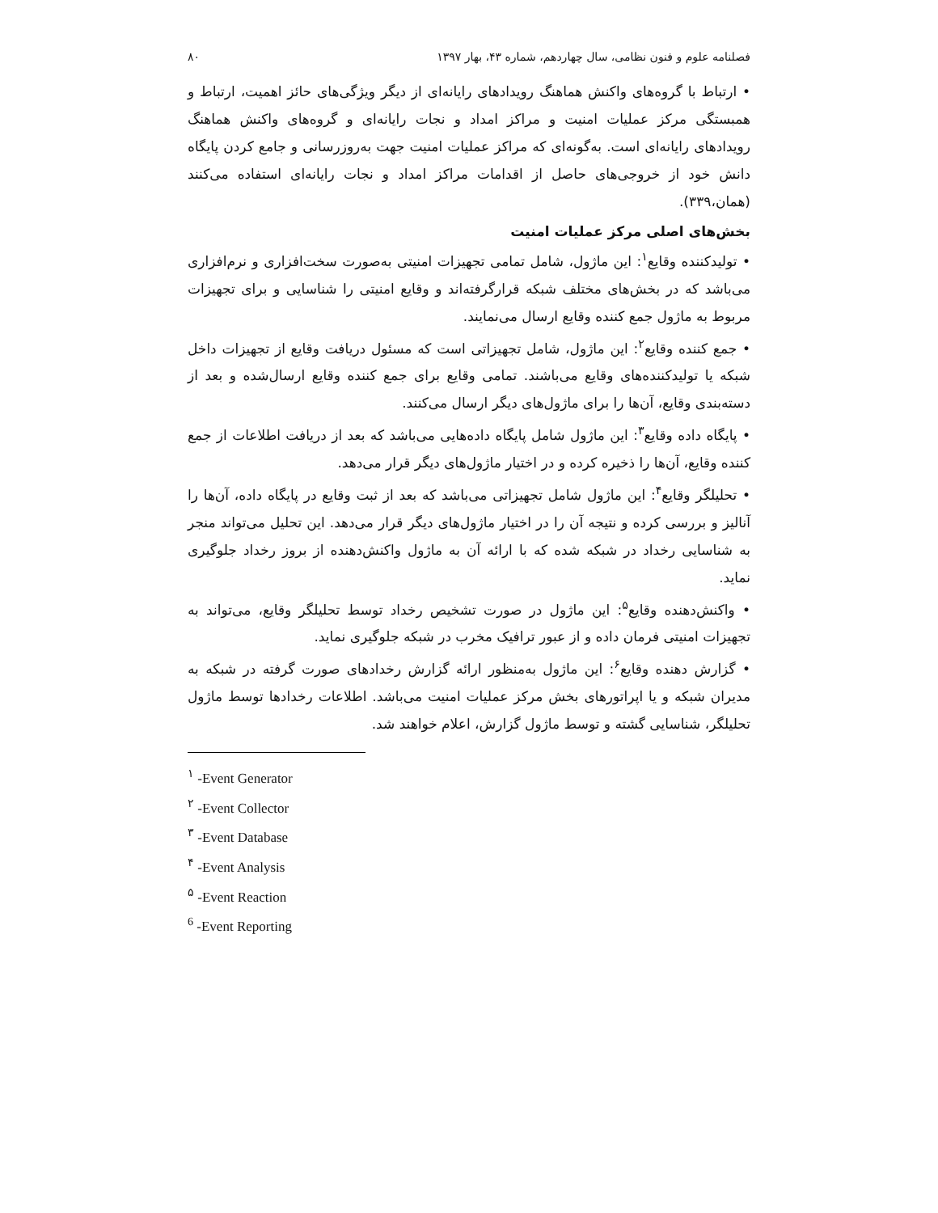فصلنامه علوم و فنون نظامی، سال چهاردهم، شماره ۴۳، بهار ۱۳۹۷ ۸۰
• ارتباط با گروه‌های واکنش هماهنگ رویدادهای رایانه‌ای از دیگر ویژگی‌های حائز اهمیت، ارتباط و همبستگی مرکز عملیات امنیت و مراکز امداد و نجات رایانه‌ای و گروه‌های واکنش هماهنگ رویدادهای رایانه‌ای است. به‌گونه‌ای که مراکز عملیات امنیت جهت به‌روزرسانی و جامع کردن پایگاه دانش خود از خروجی‌های حاصل از اقدامات مراکز امداد و نجات رایانه‌ای استفاده می‌کنند (همان،۳۳۹).
بخش‌های اصلی مرکز عملیات امنیت
• تولیدکننده وقایع<sup>۱</sup>: این ماژول، شامل تمامی تجهیزات امنیتی به‌صورت سخت‌افزاری و نرم‌افزاری می‌باشد که در بخش‌های مختلف شبکه قرارگرفته‌اند و وقایع امنیتی را شناسایی و برای تجهیزات مربوط به ماژول جمع کننده وقایع ارسال می‌نمایند.
• جمع کننده وقایع<sup>۲</sup>: این ماژول، شامل تجهیزاتی است که مسئول دریافت وقایع از تجهیزات داخل شبکه یا تولیدکننده‌های وقایع می‌باشند. تمامی وقایع برای جمع کننده وقایع ارسال‌شده و بعد از دسته‌بندی وقایع، آن‌ها را برای ماژول‌های دیگر ارسال می‌کنند.
• پایگاه داده وقایع<sup>۳</sup>: این ماژول شامل پایگاه داده‌هایی می‌باشد که بعد از دریافت اطلاعات از جمع کننده وقایع، آن‌ها را ذخیره کرده و در اختیار ماژول‌های دیگر قرار می‌دهد.
• تحلیلگر وقایع<sup>۴</sup>: این ماژول شامل تجهیزاتی می‌باشد که بعد از ثبت وقایع در پایگاه داده، آن‌ها را آنالیز و بررسی کرده و نتیجه آن را در اختیار ماژول‌های دیگر قرار می‌دهد. این تحلیل می‌تواند منجر به شناسایی رخداد در شبکه شده که با ارائه آن به ماژول واکنش‌دهنده از بروز رخداد جلوگیری نماید.
• واکنش‌دهنده وقایع<sup>۵</sup>: این ماژول در صورت تشخیص رخداد توسط تحلیلگر وقایع، می‌تواند به تجهیزات امنیتی فرمان داده و از عبور ترافیک مخرب در شبکه جلوگیری نماید.
• گزارش دهنده وقایع<sup>۶</sup>: این ماژول به‌منظور ارائه گزارش رخدادهای صورت گرفته در شبکه به مدیران شبکه و یا اپراتورهای بخش مرکز عملیات امنیت می‌باشد. اطلاعات رخدادها توسط ماژول تحلیلگر، شناسایی گشته و توسط ماژول گزارش، اعلام خواهند شد.
<sup>۱</sup> -Event Generator
<sup>۲</sup> -Event Collector
<sup>۳</sup> -Event Database
<sup>۴</sup> -Event Analysis
<sup>۵</sup> -Event Reaction
<sup>6</sup> -Event Reporting